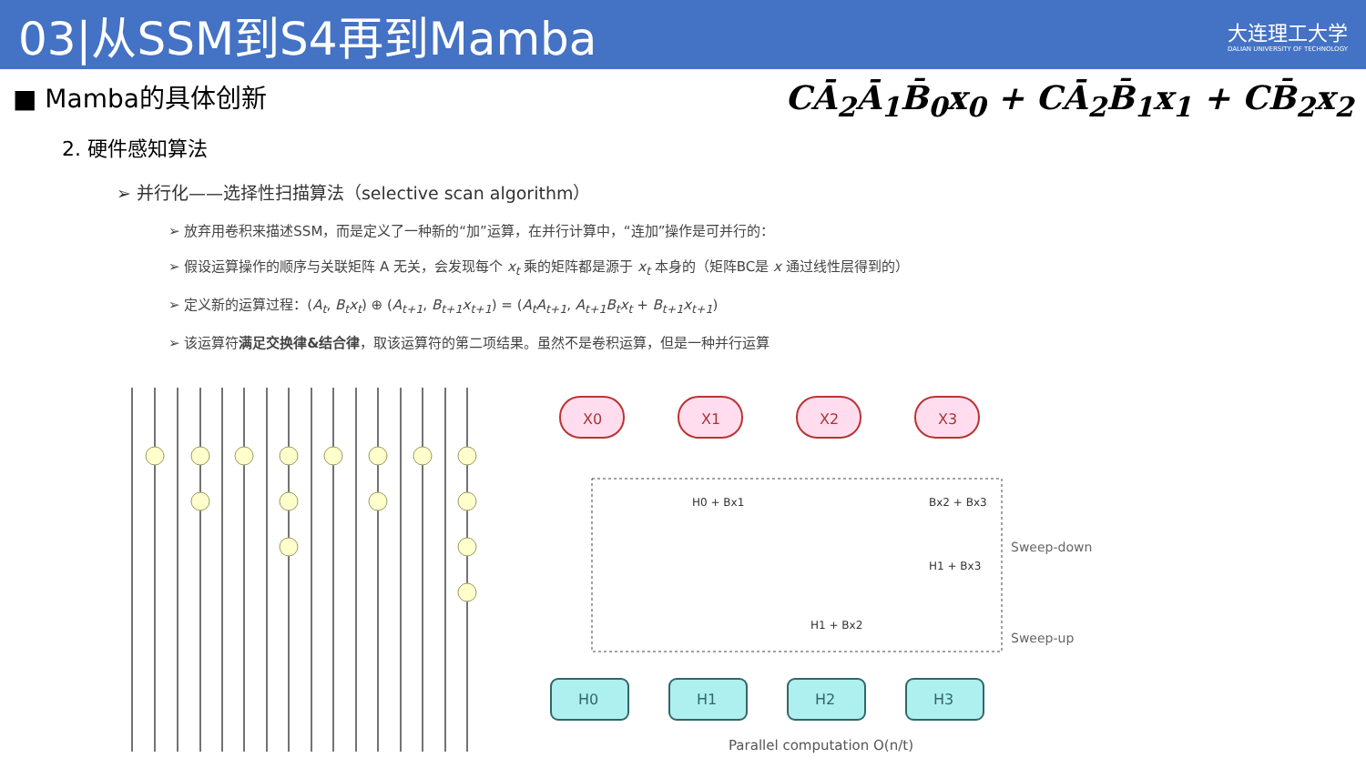03|从SSM到S4再到Mamba
大连理工大学
DALIAN UNIVERSITY OF TECHNOLOGY
■ Mamba的具体创新
CĀ<sub>2</sub>Ā<sub>1</sub>B̄<sub>0</sub>x<sub>0</sub> + CĀ<sub>2</sub>B̄<sub>1</sub>x<sub>1</sub> + CB̄<sub>2</sub>x<sub>2</sub>
2. 硬件感知算法
➢ 并行化——选择性扫描算法（selective scan algorithm）
➢ 放弃用卷积来描述SSM，而是定义了一种新的“加”运算，在并行计算中，“连加”操作是可并行的：
➢ 假设运算操作的顺序与关联矩阵 A 无关，会发现每个 x<sub>t</sub> 乘的矩阵都是源于 x<sub>t</sub> 本身的（矩阵BC是 x 通过线性层得到的）
➢ 定义新的运算过程：(A<sub>t</sub>, B<sub>t</sub>x<sub>t</sub>) ⊕ (A<sub>t+1</sub>, B<sub>t+1</sub>x<sub>t+1</sub>) = (A<sub>t</sub>A<sub>t+1</sub>, A<sub>t+1</sub>B<sub>t</sub>x<sub>t</sub> + B<sub>t+1</sub>x<sub>t+1</sub>)
➢ 该运算符满足交换律&结合律，取该运算符的第二项结果。虽然不是卷积运算，但是一种并行运算
X0
X1
X2
X3
H0 + Bx1
Bx2 + Bx3
H1 + Bx3
H1 + Bx2
Sweep-down
Sweep-up
H0
H1
H2
H3
Parallel computation O(n/t)